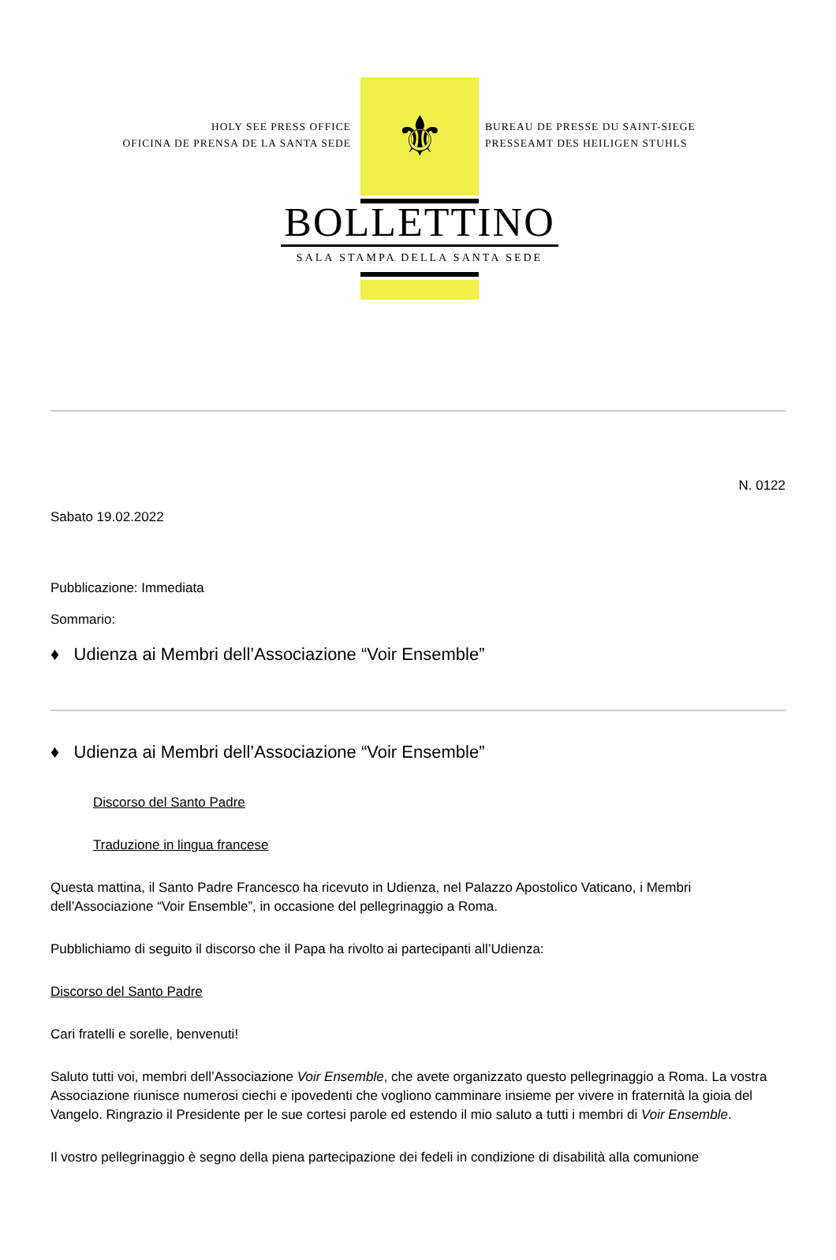HOLY SEE PRESS OFFICE
OFICINA DE PRENSA DE LA SANTA SEDE
⚜
BOLLETTINO
SALA STAMPA DELLA SANTA SEDE
BUREAU DE PRESSE DU SAINT-SIEGE
PRESSEAMT DES HEILIGEN STUHLS
N. 0122
Sabato 19.02.2022
Pubblicazione: Immediata
Sommario:
♦ Udienza ai Membri dell’Associazione “Voir Ensemble”
♦ Udienza ai Membri dell’Associazione “Voir Ensemble”
Discorso del Santo Padre
Traduzione in lingua francese
Questa mattina, il Santo Padre Francesco ha ricevuto in Udienza, nel Palazzo Apostolico Vaticano, i Membri dell’Associazione “Voir Ensemble”, in occasione del pellegrinaggio a Roma.
Pubblichiamo di seguito il discorso che il Papa ha rivolto ai partecipanti all’Udienza:
Discorso del Santo Padre
Cari fratelli e sorelle, benvenuti!
Saluto tutti voi, membri dell’Associazione Voir Ensemble, che avete organizzato questo pellegrinaggio a Roma. La vostra Associazione riunisce numerosi ciechi e ipovedenti che vogliono camminare insieme per vivere in fraternità la gioia del Vangelo. Ringrazio il Presidente per le sue cortesi parole ed estendo il mio saluto a tutti i membri di Voir Ensemble.
Il vostro pellegrinaggio è segno della piena partecipazione dei fedeli in condizione di disabilità alla comunione